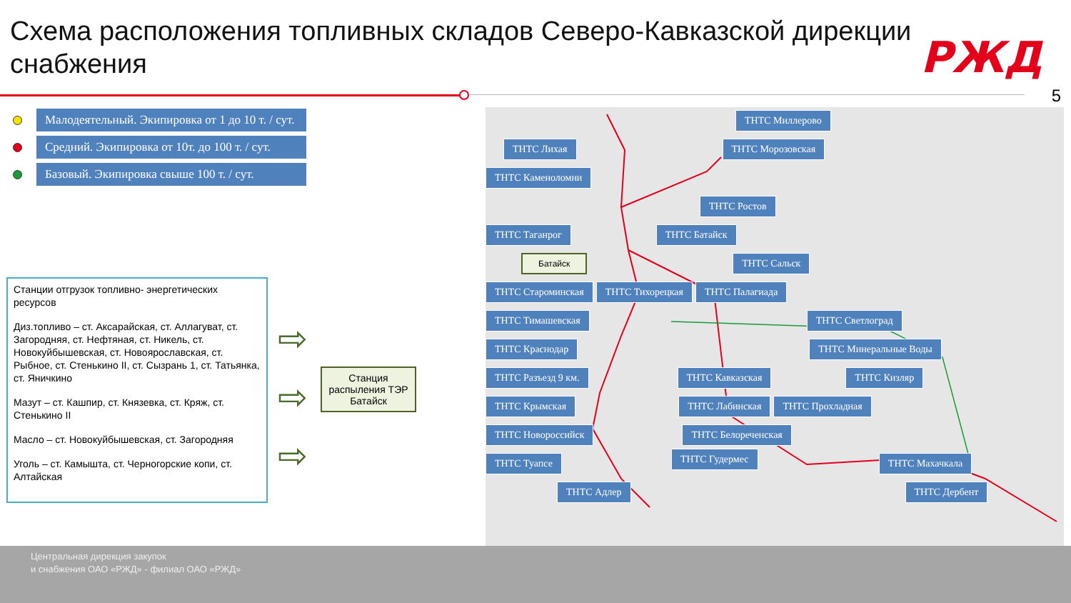Схема расположения топливных складов Северо-Кавказской дирекции снабжения
РЖД
5
Малодеятельный. Экипировка от 1 до 10 т. / сут.
Средний. Экипировка от 10т. до 100 т. / сут.
Базовый. Экипировка свыше 100 т. / сут.
Станции отгрузок топливно- энергетических ресурсов
Диз.топливо – ст. Аксарайская, ст. Аллагуват, ст. Загородняя, ст. Нефтяная, ст. Никель, ст. Новокуйбышевская, ст. Новоярославская, ст. Рыбное, ст. Стенькино II, ст. Сызрань 1, ст. Татьянка, ст. Яничкино
Мазут – ст. Кашпир, ст. Князевка, ст. Кряж, ст. Стенькино II
Масло – ст. Новокуйбышевская, ст. Загородняя
Уголь – ст. Камышта, ст. Черногорские копи, ст. Алтайская
⇨
⇨
⇨
Станция распыления ТЭР Батайск
ТНТС Миллерово
ТНТС Лихая ТНТС Морозовская
ТНТС Каменоломни
ТНТС Ростов
ТНТС Таганрог ТНТС Батайск
Батайск ТНТС Сальск
ТНТС Староминская ТНТС Тихорецкая ТНТС Палагиада
ТНТС Тимашевская ТНТС Светлоград
ТНТС Краснодар ТНТС Минеральные Воды
ТНТС Разъезд 9 км. ТНТС Кавказская ТНТС Кизляр
ТНТС Крымская ТНТС Лабинская ТНТС Прохладная
ТНТС Новороссийск ТНТС Белореченская ТНТС Гудермес
ТНТС Туапсе ТНТС Махачкала
ТНТС Адлер ТНТС Дербент
Центральная дирекция закупок
и снабжения ОАО «РЖД» - филиал ОАО «РЖД»